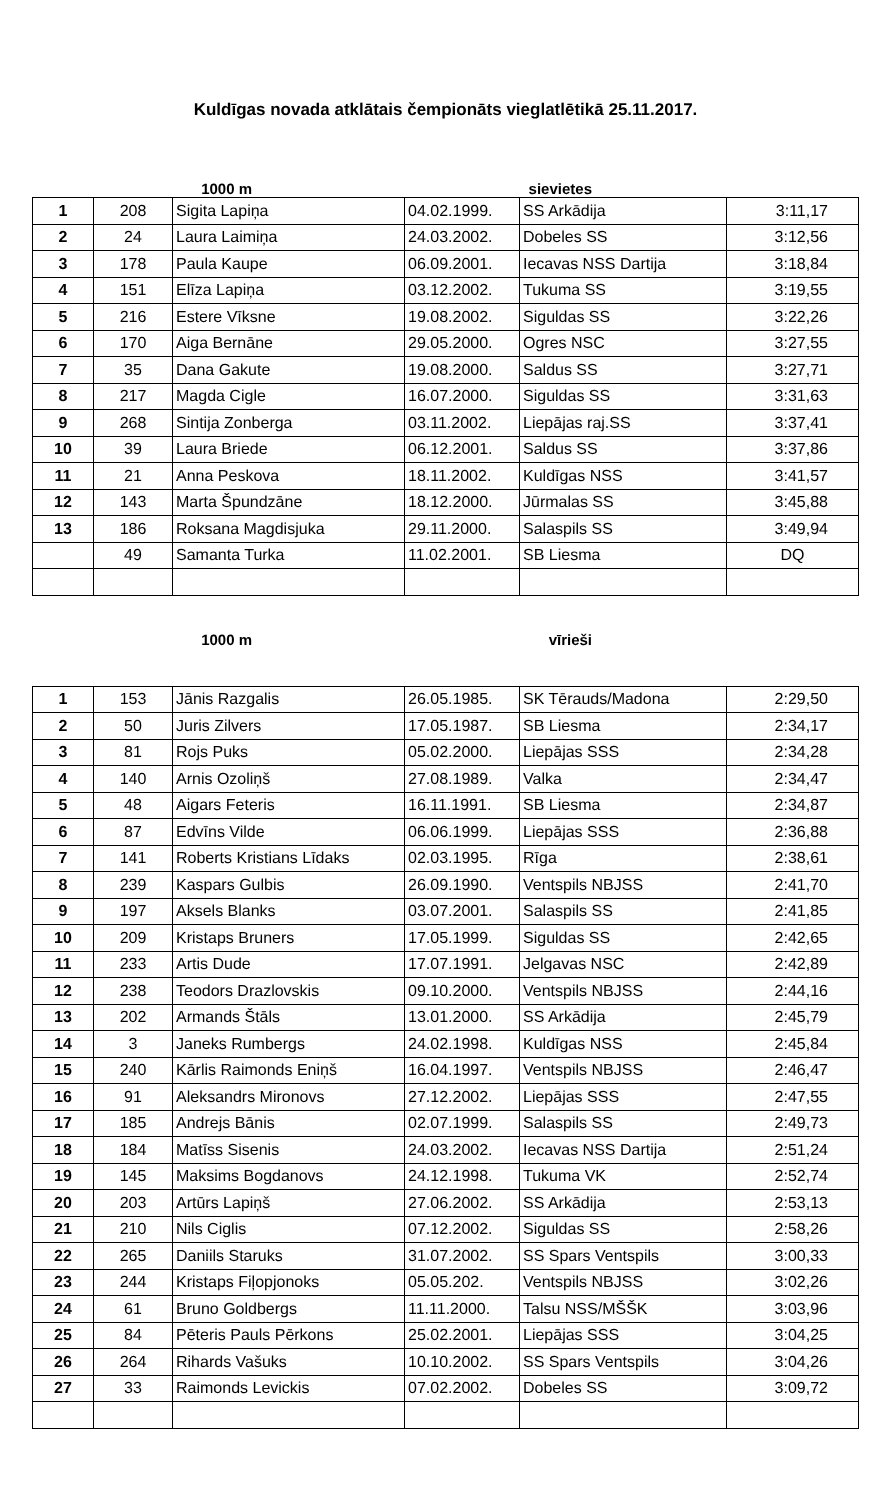Kuldīgas novada atklātais čempionāts vieglatlētikā 25.11.2017.
1000 m sievietes
| 1 | 208 | Sigita Lapiņa | 04.02.1999. | SS Arkādija | 3:11,17 |
| 2 | 24 | Laura Laimiņa | 24.03.2002. | Dobeles SS | 3:12,56 |
| 3 | 178 | Paula Kaupe | 06.09.2001. | Iecavas NSS Dartija | 3:18,84 |
| 4 | 151 | Elīza Lapiņa | 03.12.2002. | Tukuma SS | 3:19,55 |
| 5 | 216 | Estere Vīksne | 19.08.2002. | Siguldas SS | 3:22,26 |
| 6 | 170 | Aiga Bernāne | 29.05.2000. | Ogres NSC | 3:27,55 |
| 7 | 35 | Dana Gakute | 19.08.2000. | Saldus SS | 3:27,71 |
| 8 | 217 | Magda Cigle | 16.07.2000. | Siguldas SS | 3:31,63 |
| 9 | 268 | Sintija Zonberga | 03.11.2002. | Liepājas raj.SS | 3:37,41 |
| 10 | 39 | Laura Briede | 06.12.2001. | Saldus SS | 3:37,86 |
| 11 | 21 | Anna Peskova | 18.11.2002. | Kuldīgas NSS | 3:41,57 |
| 12 | 143 | Marta Špundzāne | 18.12.2000. | Jūrmalas SS | 3:45,88 |
| 13 | 186 | Roksana Magdisjuka | 29.11.2000. | Salaspils SS | 3:49,94 |
| | 49 | Samanta Turka | 11.02.2001. | SB Liesma | DQ |
1000 m vīrieši
| 1 | 153 | Jānis Razgalis | 26.05.1985. | SK Tērauds/Madona | 2:29,50 |
| 2 | 50 | Juris Zilvers | 17.05.1987. | SB Liesma | 2:34,17 |
| 3 | 81 | Rojs Puks | 05.02.2000. | Liepājas SSS | 2:34,28 |
| 4 | 140 | Arnis Ozoliņš | 27.08.1989. | Valka | 2:34,47 |
| 5 | 48 | Aigars Feteris | 16.11.1991. | SB Liesma | 2:34,87 |
| 6 | 87 | Edvīns Vilde | 06.06.1999. | Liepājas SSS | 2:36,88 |
| 7 | 141 | Roberts Kristians Līdaks | 02.03.1995. | Rīga | 2:38,61 |
| 8 | 239 | Kaspars Gulbis | 26.09.1990. | Ventspils NBJSS | 2:41,70 |
| 9 | 197 | Aksels Blanks | 03.07.2001. | Salaspils SS | 2:41,85 |
| 10 | 209 | Kristaps Bruners | 17.05.1999. | Siguldas SS | 2:42,65 |
| 11 | 233 | Artis Dude | 17.07.1991. | Jelgavas NSC | 2:42,89 |
| 12 | 238 | Teodors Drazlovskis | 09.10.2000. | Ventspils NBJSS | 2:44,16 |
| 13 | 202 | Armands Štāls | 13.01.2000. | SS Arkādija | 2:45,79 |
| 14 | 3 | Janeks Rumbergs | 24.02.1998. | Kuldīgas NSS | 2:45,84 |
| 15 | 240 | Kārlis Raimonds Eniņš | 16.04.1997. | Ventspils NBJSS | 2:46,47 |
| 16 | 91 | Aleksandrs Mironovs | 27.12.2002. | Liepājas SSS | 2:47,55 |
| 17 | 185 | Andrejs Bānis | 02.07.1999. | Salaspils SS | 2:49,73 |
| 18 | 184 | Matīss Sisenis | 24.03.2002. | Iecavas NSS Dartija | 2:51,24 |
| 19 | 145 | Maksims Bogdanovs | 24.12.1998. | Tukuma VK | 2:52,74 |
| 20 | 203 | Artūrs Lapiņš | 27.06.2002. | SS Arkādija | 2:53,13 |
| 21 | 210 | Nils Ciglis | 07.12.2002. | Siguldas SS | 2:58,26 |
| 22 | 265 | Daniils Staruks | 31.07.2002. | SS Spars Ventspils | 3:00,33 |
| 23 | 244 | Kristaps Fiļopjonoks | 05.05.202. | Ventspils NBJSS | 3:02,26 |
| 24 | 61 | Bruno Goldbergs | 11.11.2000. | Talsu NSS/MŠŠK | 3:03,96 |
| 25 | 84 | Pēteris Pauls Pērkons | 25.02.2001. | Liepājas SSS | 3:04,25 |
| 26 | 264 | Rihards Vašuks | 10.10.2002. | SS Spars Ventspils | 3:04,26 |
| 27 | 33 | Raimonds Levickis | 07.02.2002. | Dobeles SS | 3:09,72 |